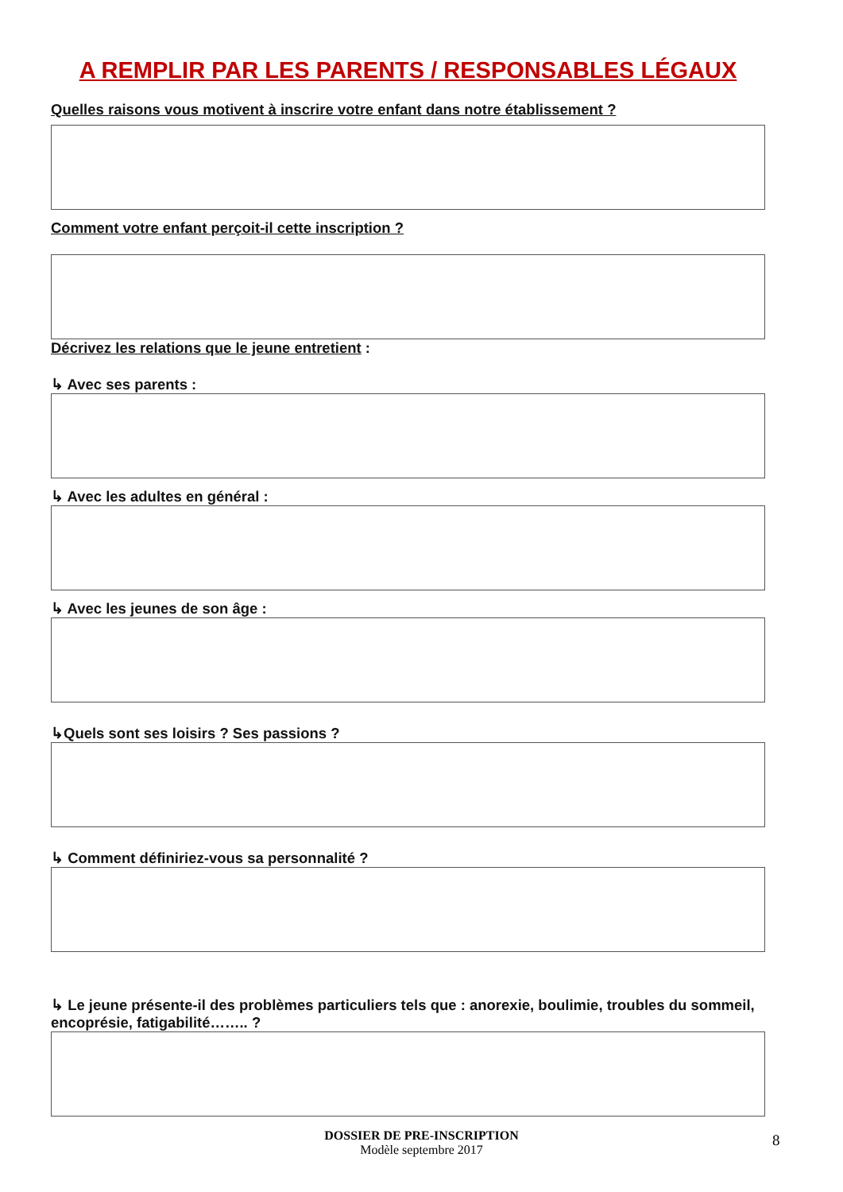A REMPLIR PAR LES PARENTS / RESPONSABLES LÉGAUX
Quelles raisons vous motivent à inscrire votre enfant dans notre établissement ?
Comment votre enfant perçoit-il cette inscription ?
Décrivez les relations que le jeune entretient :
↳ Avec ses parents :
↳ Avec les adultes en général :
↳ Avec les jeunes de son âge :
↳Quels sont ses loisirs ? Ses passions ?
↳ Comment définiriez-vous sa personnalité ?
↳ Le jeune présente-il des problèmes particuliers tels que : anorexie, boulimie, troubles du sommeil, encoprésie, fatigabilité…….. ?
DOSSIER DE PRE-INSCRIPTION
Modèle septembre 2017
8